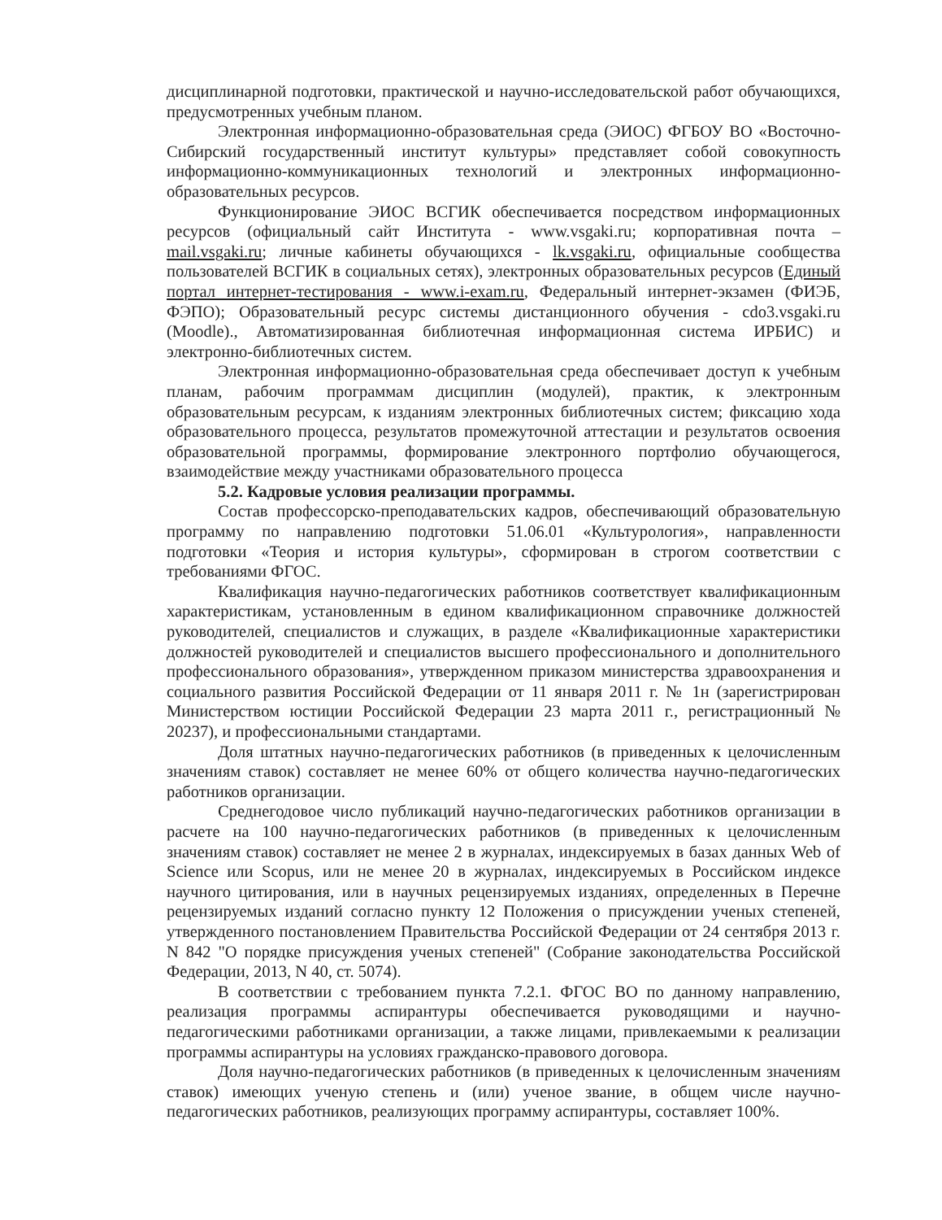дисциплинарной подготовки, практической и научно-исследовательской работ обучающихся, предусмотренных учебным планом.
Электронная информационно-образовательная среда (ЭИОС) ФГБОУ ВО «Восточно-Сибирский государственный институт культуры» представляет собой совокупность информационно-коммуникационных технологий и электронных информационно-образовательных ресурсов.
Функционирование ЭИОС ВСГИК обеспечивается посредством информационных ресурсов (официальный сайт Института - www.vsgaki.ru; корпоративная почта – mail.vsgaki.ru; личные кабинеты обучающихся - lk.vsgaki.ru, официальные сообщества пользователей ВСГИК в социальных сетях), электронных образовательных ресурсов (Единый портал интернет-тестирования - www.i-exam.ru, Федеральный интернет-экзамен (ФИЭБ, ФЭПО); Образовательный ресурс системы дистанционного обучения - cdo3.vsgaki.ru (Moodle)., Автоматизированная библиотечная информационная система ИРБИС) и электронно-библиотечных систем.
Электронная информационно-образовательная среда обеспечивает доступ к учебным планам, рабочим программам дисциплин (модулей), практик, к электронным образовательным ресурсам, к изданиям электронных библиотечных систем; фиксацию хода образовательного процесса, результатов промежуточной аттестации и результатов освоения образовательной программы, формирование электронного портфолио обучающегося, взаимодействие между участниками образовательного процесса
5.2. Кадровые условия реализации программы.
Состав профессорско-преподавательских кадров, обеспечивающий образовательную программу по направлению подготовки 51.06.01 «Культурология», направленности подготовки «Теория и история культуры», сформирован в строгом соответствии с требованиями ФГОС.
Квалификация научно-педагогических работников соответствует квалификационным характеристикам, установленным в едином квалификационном справочнике должностей руководителей, специалистов и служащих, в разделе «Квалификационные характеристики должностей руководителей и специалистов высшего профессионального и дополнительного профессионального образования», утвержденном приказом министерства здравоохранения и социального развития Российской Федерации от 11 января 2011 г. № 1н (зарегистрирован Министерством юстиции Российской Федерации 23 марта 2011 г., регистрационный № 20237), и профессиональными стандартами.
Доля штатных научно-педагогических работников (в приведенных к целочисленным значениям ставок) составляет не менее 60% от общего количества научно-педагогических работников организации.
Среднегодовое число публикаций научно-педагогических работников организации в расчете на 100 научно-педагогических работников (в приведенных к целочисленным значениям ставок) составляет не менее 2 в журналах, индексируемых в базах данных Web of Science или Scopus, или не менее 20 в журналах, индексируемых в Российском индексе научного цитирования, или в научных рецензируемых изданиях, определенных в Перечне рецензируемых изданий согласно пункту 12 Положения о присуждении ученых степеней, утвержденного постановлением Правительства Российской Федерации от 24 сентября 2013 г. N 842 "О порядке присуждения ученых степеней" (Собрание законодательства Российской Федерации, 2013, N 40, ст. 5074).
В соответствии с требованием пункта 7.2.1. ФГОС ВО по данному направлению, реализация программы аспирантуры обеспечивается руководящими и научно-педагогическими работниками организации, а также лицами, привлекаемыми к реализации программы аспирантуры на условиях гражданско-правового договора.
Доля научно-педагогических работников (в приведенных к целочисленным значениям ставок) имеющих ученую степень и (или) ученое звание, в общем числе научно-педагогических работников, реализующих программу аспирантуры, составляет 100%.